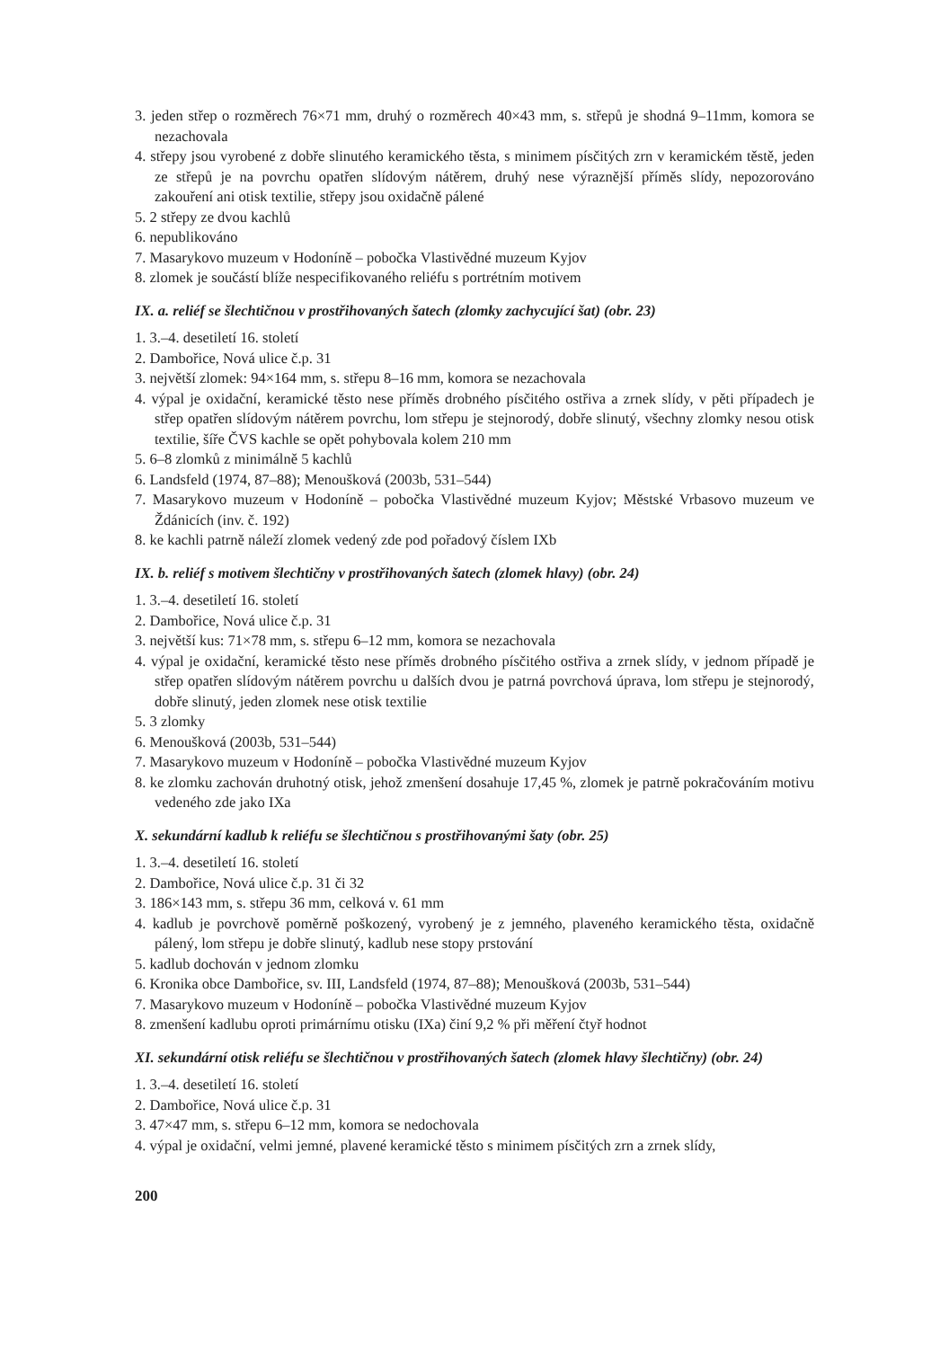3. jeden střep o rozměrech 76×71 mm, druhý o rozměrech 40×43 mm, s. střepů je shodná 9–11mm, komora se nezachovala
4. střepy jsou vyrobené z dobře slinutého keramického těsta, s minimem písčitých zrn v keramickém těstě, jeden ze střepů je na povrchu opatřen slídovým nátěrem, druhý nese výraznější příměs slídy, nepozorováno zakouření ani otisk textilie, střepy jsou oxidačně pálené
5. 2 střepy ze dvou kachlů
6. nepublikováno
7. Masarykovo muzeum v Hodoníně – pobočka Vlastivědné muzeum Kyjov
8. zlomek je součástí blíže nespecifikovaného reliéfu s portrétním motivem
IX. a. reliéf se šlechtičnou v prostřihovaných šatech (zlomky zachycující šat) (obr. 23)
1. 3.–4. desetiletí 16. století
2. Dambořice, Nová ulice č.p. 31
3. největší zlomek: 94×164 mm, s. střepu 8–16 mm, komora se nezachovala
4. výpal je oxidační, keramické těsto nese příměs drobného písčitého ostřiva a zrnek slídy, v pěti případech je střep opatřen slídovým nátěrem povrchu, lom střepu je stejnorodý, dobře slinutý, všechny zlomky nesou otisk textilie, šíře ČVS kachle se opět pohybovala kolem 210 mm
5. 6–8 zlomků z minimálně 5 kachlů
6. Landsfeld (1974, 87–88); Menoušková (2003b, 531–544)
7. Masarykovo muzeum v Hodoníně – pobočka Vlastivědné muzeum Kyjov; Městské Vrbasovo muzeum ve Ždánicích (inv. č. 192)
8. ke kachli patrně náleží zlomek vedený zde pod pořadový číslem IXb
IX. b. reliéf s motivem šlechtičny v prostřihovaných šatech (zlomek hlavy) (obr. 24)
1. 3.–4. desetiletí 16. století
2. Dambořice, Nová ulice č.p. 31
3. největší kus: 71×78 mm, s. střepu 6–12 mm, komora se nezachovala
4. výpal je oxidační, keramické těsto nese příměs drobného písčitého ostřiva a zrnek slídy, v jednom případě je střep opatřen slídovým nátěrem povrchu u dalších dvou je patrná povrchová úprava, lom střepu je stejnorodý, dobře slinutý, jeden zlomek nese otisk textilie
5. 3 zlomky
6. Menoušková (2003b, 531–544)
7. Masarykovo muzeum v Hodoníně – pobočka Vlastivědné muzeum Kyjov
8. ke zlomku zachován druhotný otisk, jehož zmenšení dosahuje 17,45 %, zlomek je patrně pokračováním motivu vedeného zde jako IXa
X. sekundární kadlub k reliéfu se šlechtičnou s prostřihovanými šaty (obr. 25)
1. 3.–4. desetiletí 16. století
2. Dambořice, Nová ulice č.p. 31 či 32
3. 186×143 mm, s. střepu 36 mm, celková v. 61 mm
4. kadlub je povrchově poměrně poškozený, vyrobený je z jemného, plaveného keramického těsta, oxidačně pálený, lom střepu je dobře slinutý, kadlub nese stopy prstování
5. kadlub dochován v jednom zlomku
6. Kronika obce Dambořice, sv. III, Landsfeld (1974, 87–88); Menoušková (2003b, 531–544)
7. Masarykovo muzeum v Hodoníně – pobočka Vlastivědné muzeum Kyjov
8. zmenšení kadlubu oproti primárnímu otisku (IXa) činí 9,2 % při měření čtyř hodnot
XI. sekundární otisk reliéfu se šlechtičnou v prostřihovaných šatech (zlomek hlavy šlechtičny) (obr. 24)
1. 3.–4. desetiletí 16. století
2. Dambořice, Nová ulice č.p. 31
3. 47×47 mm, s. střepu 6–12 mm, komora se nedochovala
4. výpal je oxidační, velmi jemné, plavené keramické těsto s minimem písčitých zrn a zrnek slídy,
200